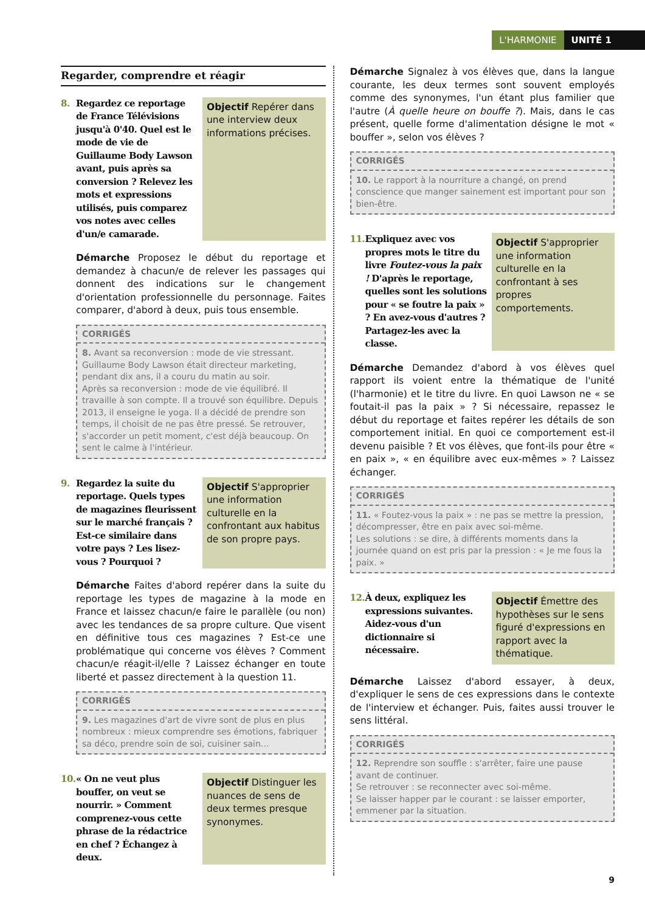L'HARMONIE UNITÉ 1
Regarder, comprendre et réagir
8. Regardez ce reportage de France Télévisions jusqu'à 0'40. Quel est le mode de vie de Guillaume Body Lawson avant, puis après sa conversion ? Relevez les mots et expressions utilisés, puis comparez vos notes avec celles d'un/e camarade.
Objectif Repérer dans une interview deux informations précises.
Démarche Proposez le début du reportage et demandez à chacun/e de relever les passages qui donnent des indications sur le changement d'orientation professionnelle du personnage. Faites comparer, d'abord à deux, puis tous ensemble.
CORRIGÉS
8. Avant sa reconversion : mode de vie stressant. Guillaume Body Lawson était directeur marketing, pendant dix ans, il a couru du matin au soir.
Après sa reconversion : mode de vie équilibré. Il travaille à son compte. Il a trouvé son équilibre. Depuis 2013, il enseigne le yoga. Il a décidé de prendre son temps, il choisit de ne pas être pressé. Se retrouver, s'accorder un petit moment, c'est déjà beaucoup. On sent le calme à l'intérieur.
9. Regardez la suite du reportage. Quels types de magazines fleurissent sur le marché français ? Est-ce similaire dans votre pays ? Les lisez-vous ? Pourquoi ?
Objectif S'approprier une information culturelle en la confrontant aux habitus de son propre pays.
Démarche Faites d'abord repérer dans la suite du reportage les types de magazine à la mode en France et laissez chacun/e faire le parallèle (ou non) avec les tendances de sa propre culture. Que visent en définitive tous ces magazines ? Est-ce une problématique qui concerne vos élèves ? Comment chacun/e réagit-il/elle ? Laissez échanger en toute liberté et passez directement à la question 11.
CORRIGÉS
9. Les magazines d'art de vivre sont de plus en plus nombreux : mieux comprendre ses émotions, fabriquer sa déco, prendre soin de soi, cuisiner sain…
10. « On ne veut plus bouffer, on veut se nourrir. » Comment comprenez-vous cette phrase de la rédactrice en chef ? Échangez à deux.
Objectif Distinguer les nuances de sens de deux termes presque synonymes.
Démarche Signalez à vos élèves que, dans la langue courante, les deux termes sont souvent employés comme des synonymes, l'un étant plus familier que l'autre (À quelle heure on bouffe ?). Mais, dans le cas présent, quelle forme d'alimentation désigne le mot « bouffer », selon vos élèves ?
CORRIGÉS
10. Le rapport à la nourriture a changé, on prend conscience que manger sainement est important pour son bien-être.
11. Expliquez avec vos propres mots le titre du livre Foutez-vous la paix ! D'après le reportage, quelles sont les solutions pour « se foutre la paix » ? En avez-vous d'autres ? Partagez-les avec la classe.
Objectif S'approprier une information culturelle en la confrontant à ses propres comportements.
Démarche Demandez d'abord à vos élèves quel rapport ils voient entre la thématique de l'unité (l'harmonie) et le titre du livre. En quoi Lawson ne « se foutait-il pas la paix » ? Si nécessaire, repassez le début du reportage et faites repérer les détails de son comportement initial. En quoi ce comportement est-il devenu paisible ? Et vos élèves, que font-ils pour être « en paix », « en équilibre avec eux-mêmes » ? Laissez échanger.
CORRIGÉS
11. « Foutez-vous la paix » : ne pas se mettre la pression, décompresser, être en paix avec soi-même.
Les solutions : se dire, à différents moments dans la journée quand on est pris par la pression : « Je me fous la paix. »
12. À deux, expliquez les expressions suivantes. Aidez-vous d'un dictionnaire si nécessaire.
Objectif Émettre des hypothèses sur le sens figuré d'expressions en rapport avec la thématique.
Démarche Laissez d'abord essayer, à deux, d'expliquer le sens de ces expressions dans le contexte de l'interview et échanger. Puis, faites aussi trouver le sens littéral.
CORRIGÉS
12. Reprendre son souffle : s'arrêter, faire une pause avant de continuer.
Se retrouver : se reconnecter avec soi-même.
Se laisser happer par le courant : se laisser emporter, emmener par la situation.
9